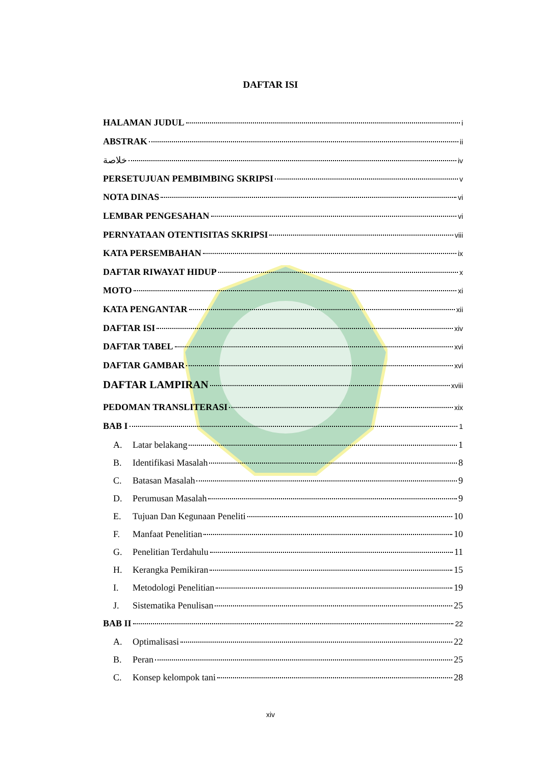DAFTAR ISI
HALAMAN JUDUL i
ABSTRAK ii
خلاصة iv
PERSETUJUAN PEMBIMBING SKRIPSI v
NOTA DINAS vi
LEMBAR PENGESAHAN vi
PERNYATAAN OTENTISITAS SKRIPSI viii
KATA PERSEMBAHAN ix
DAFTAR RIWAYAT HIDUP x
MOTO xi
KATA PENGANTAR xii
DAFTAR ISI xiv
DAFTAR TABEL xvi
DAFTAR GAMBAR xvi
DAFTAR LAMPIRAN xviii
PEDOMAN TRANSLITERASI xix
BAB I 1
A. Latar belakang 1
B. Identifikasi Masalah 8
C. Batasan Masalah 9
D. Perumusan Masalah 9
E. Tujuan Dan Kegunaan Peneliti 10
F. Manfaat Penelitian 10
G. Penelitian Terdahulu 11
H. Kerangka Pemikiran 15
I. Metodologi Penelitian 19
J. Sistematika Penulisan 25
BAB II 22
A. Optimalisasi 22
B. Peran 25
C. Konsep kelompok tani 28
xiv